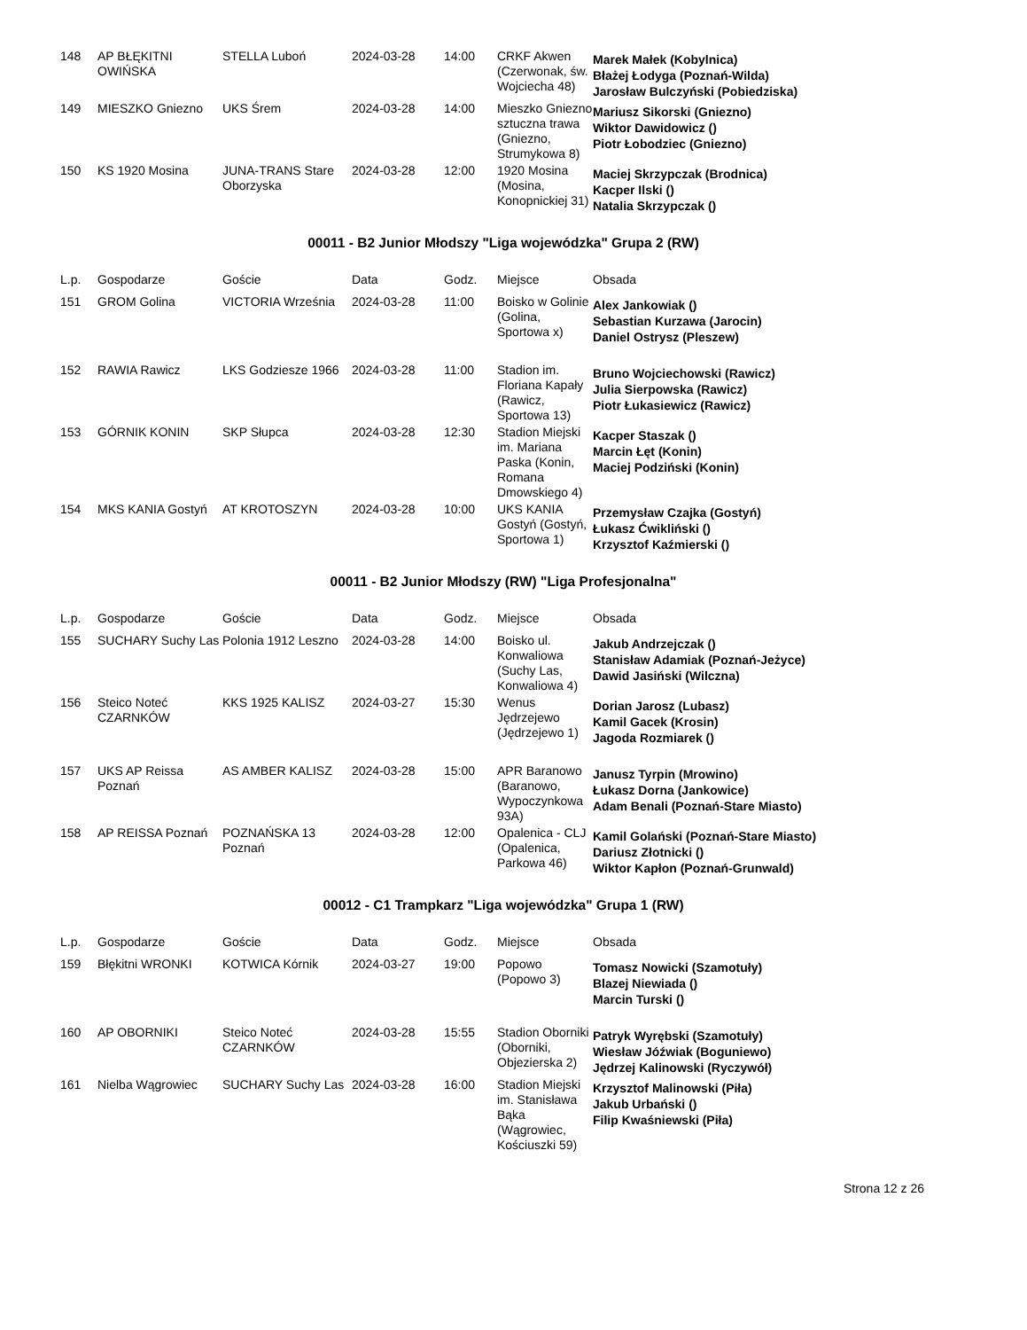| 148 | AP BŁĘKITNI OWIŃSKA | STELLA Luboń | 2024-03-28 | 14:00 | CRKF Akwen (Czerwonak, św. Wojciecha 48) | Marek Małek (Kobylnica) Błażej Łodyga (Poznań-Wilda) Jarosław Bulczyński (Pobiedziska) |
| 149 | MIESZKO Gniezno | UKS Śrem | 2024-03-28 | 14:00 | Mieszko Gniezno sztuczna trawa (Gniezno, Strumykowa 8) | Mariusz Sikorski (Gniezno) Wiktor Dawidowicz () Piotr Łobodziec (Gniezno) |
| 150 | KS 1920 Mosina | JUNA-TRANS Stare Oborzyska | 2024-03-28 | 12:00 | 1920 Mosina (Mosina, Konopnickiej 31) | Maciej Skrzypczak (Brodnica) Kacper Ilski () Natalia Skrzypczak () |
00011 - B2 Junior Młodszy "Liga wojewódzka" Grupa 2 (RW)
| L.p. | Gospodarze | Goście | Data | Godz. | Miejsce | Obsada |
| --- | --- | --- | --- | --- | --- | --- |
| 151 | GROM Golina | VICTORIA Września | 2024-03-28 | 11:00 | Boisko w Golinie (Golina, Sportowa x) | Alex Jankowiak () Sebastian Kurzawa (Jarocin) Daniel Ostrysz (Pleszew) |
| 152 | RAWIA Rawicz | LKS Godziesze 1966 | 2024-03-28 | 11:00 | Stadion im. Floriana Kapały (Rawicz, Sportowa 13) | Bruno Wojciechowski (Rawicz) Julia Sierpowska (Rawicz) Piotr Łukasiewicz (Rawicz) |
| 153 | GÓRNIK KONIN | SKP Słupca | 2024-03-28 | 12:30 | Stadion Miejski im. Mariana Paska (Konin, Romana Dmowskiego 4) | Kacper Staszak () Marcin Łęt (Konin) Maciej Podziński (Konin) |
| 154 | MKS KANIA Gostyń | AT KROTOSZYN | 2024-03-28 | 10:00 | UKS KANIA Gostyń (Gostyń, Sportowa 1) | Przemysław Czajka (Gostyń) Łukasz Ćwikliński () Krzysztof Kaźmierski () |
00011 - B2 Junior Młodszy (RW) "Liga Profesjonalna"
| L.p. | Gospodarze | Goście | Data | Godz. | Miejsce | Obsada |
| --- | --- | --- | --- | --- | --- | --- |
| 155 | SUCHARY Suchy Las | Polonia 1912 Leszno | 2024-03-28 | 14:00 | Boisko ul. Konwaliowa (Suchy Las, Konwaliowa 4) | Jakub Andrzejczak () Stanisław Adamiak (Poznań-Jeżyce) Dawid Jasiński (Wilczna) |
| 156 | Steico Noteć CZARNKÓW | KKS 1925 KALISZ | 2024-03-27 | 15:30 | Wenus Jędrzejewo (Jędrzejewo 1) | Dorian Jarosz (Lubasz) Kamil Gacek (Krosin) Jagoda Rozmiarek () |
| 157 | UKS AP Reissa Poznań | AS AMBER KALISZ | 2024-03-28 | 15:00 | APR Baranowo (Baranowo, Wypoczynkowa 93A) | Janusz Tyrpin (Mrowino) Łukasz Dorna (Jankowice) Adam Benali (Poznań-Stare Miasto) |
| 158 | AP REISSA Poznań | POZNAŃSKA 13 Poznań | 2024-03-28 | 12:00 | Opalenica - CLJ (Opalenica, Parkowa 46) | Kamil Golański (Poznań-Stare Miasto) Dariusz Złotnicki () Wiktor Kapłon (Poznań-Grunwald) |
00012 - C1 Trampkarz "Liga wojewódzka" Grupa 1 (RW)
| L.p. | Gospodarze | Goście | Data | Godz. | Miejsce | Obsada |
| --- | --- | --- | --- | --- | --- | --- |
| 159 | Błękitni WRONKI | KOTWICA Kórnik | 2024-03-27 | 19:00 | Popowo (Popowo 3) | Tomasz Nowicki (Szamotuły) Blazej Niewiada () Marcin Turski () |
| 160 | AP OBORNIKI | Steico Noteć CZARNKÓW | 2024-03-28 | 15:55 | Stadion Oborniki (Oborniki, Objezierska 2) | Patryk Wyrębski (Szamotuły) Wiesław Jóźwiak (Boguniewo) Jędrzej Kalinowski (Ryczywół) |
| 161 | Nielba Wągrowiec | SUCHARY Suchy Las | 2024-03-28 | 16:00 | Stadion Miejski im. Stanisława Bąka (Wągrowiec, Kościuszki 59) | Krzysztof Malinowski (Piła) Jakub Urbański () Filip Kwaśniewski (Piła) |
Strona 12 z 26